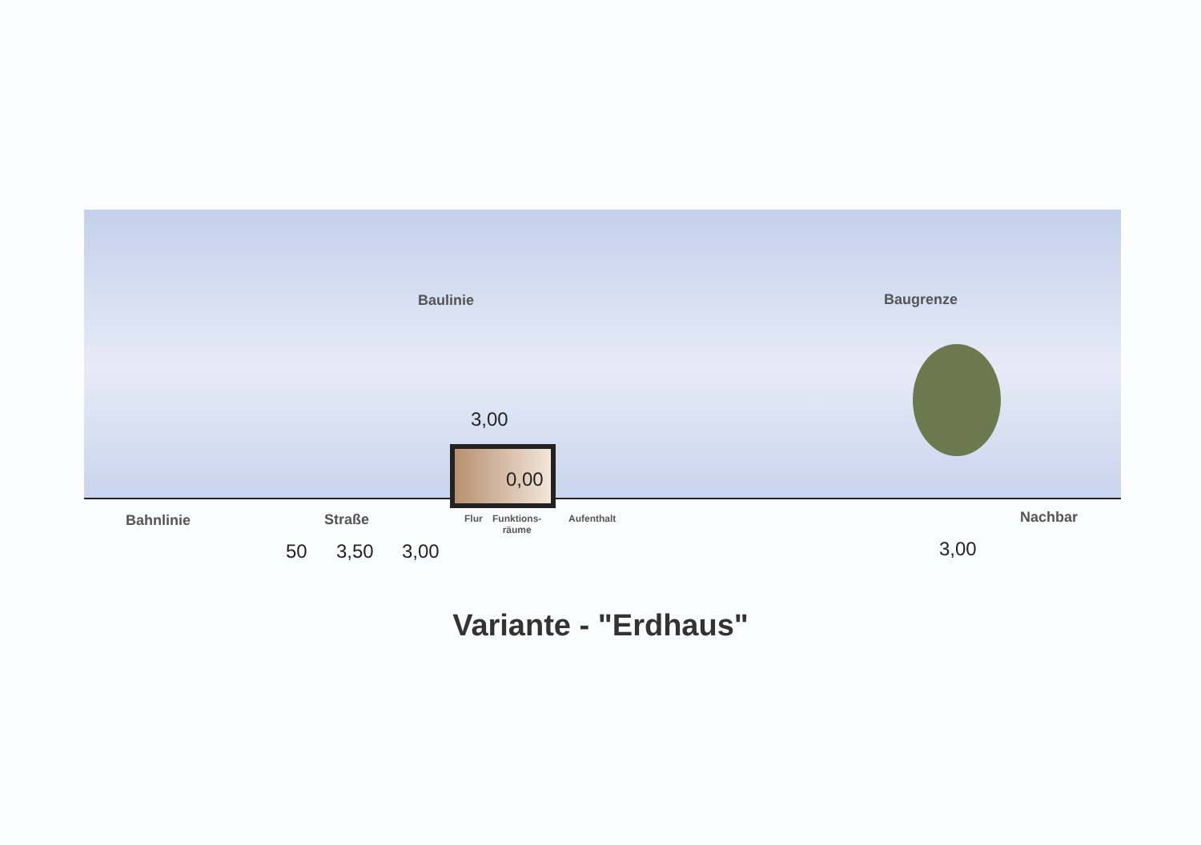Baulinie Baugrenze
3,00
0,00
Bahnlinie Straße Flur
Funktions-
räume
Aufenthalt Nachbar
50 3,50 3,00 3,00
Variante - "Erdhaus"